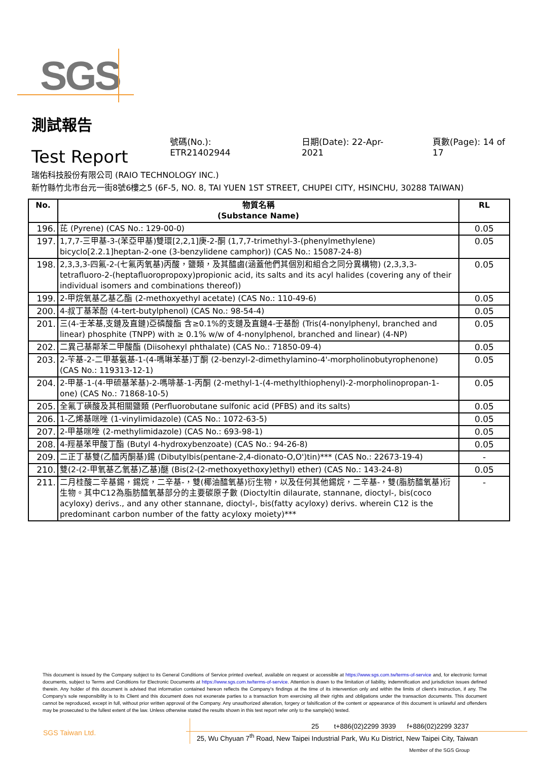SGS
測試報告
Test Report
號碼(No.): ETR21402944 日期(Date): 22-Apr-2021 頁數(Page): 14 of 17
瑞佑科技股份有限公司 (RAIO TECHNOLOGY INC.)
新竹縣竹北市台元一街8號6樓之5 (6F-5, NO. 8, TAI YUEN 1ST STREET, CHUPEI CITY, HSINCHU, 30288 TAIWAN)
| No. | 物質名稱 (Substance Name) | RL |
| --- | --- | --- |
| 196. | 芘 (Pyrene) (CAS No.: 129-00-0) | 0.05 |
| 197. | 1,7,7-三甲基-3-(苯亞甲基)雙環[2,2,1]庚-2-酮 (1,7,7-trimethyl-3-(phenylmethylene) bicyclo[2.2.1]heptan-2-one (3-benzylidene camphor)) (CAS No.: 15087-24-8) | 0.05 |
| 198. | 2,3,3,3-四氟-2-(七氟丙氧基)丙酸，鹽類，及其醯鹵(涵蓋他們其個別和組合之同分異構物) (2,3,3,3-tetrafluoro-2-(heptafluoropropoxy)propionic acid, its salts and its acyl halides (covering any of their individual isomers and combinations thereof)) | 0.05 |
| 199. | 2-甲烷氧基乙基乙酯 (2-methoxyethyl acetate) (CAS No.: 110-49-6) | 0.05 |
| 200. | 4-叔丁基苯酚 (4-tert-butylphenol) (CAS No.: 98-54-4) | 0.05 |
| 201. | 三(4-壬苯基,支鏈及直鏈)亞磷酸酯 含≥0.1%的支鏈及直鏈4-壬基酚 (Tris(4-nonylphenyl, branched and linear) phosphite (TNPP) with ≥ 0.1% w/w of 4-nonylphenol, branched and linear) (4-NP) | 0.05 |
| 202. | 二異己基鄰苯二甲酸酯 (Diisohexyl phthalate) (CAS No.: 71850-09-4) | 0.05 |
| 203. | 2-苄基-2-二甲基氨基-1-(4-嗎啉苯基)丁酮 (2-benzyl-2-dimethylamino-4'-morpholinobutyrophenone) (CAS No.: 119313-12-1) | 0.05 |
| 204. | 2-甲基-1-(4-甲硫基苯基)-2-嗎啡基-1-丙酮 (2-methyl-1-(4-methylthiophenyl)-2-morpholinopropan-1-one) (CAS No.: 71868-10-5) | 0.05 |
| 205. | 全氟丁磺酸及其相關鹽類 (Perfluorobutane sulfonic acid (PFBS) and its salts) | 0.05 |
| 206. | 1-乙烯基咪唑 (1-vinylimidazole) (CAS No.: 1072-63-5) | 0.05 |
| 207. | 2-甲基咪唑 (2-methylimidazole) (CAS No.: 693-98-1) | 0.05 |
| 208. | 4-羥基苯甲酸丁酯 (Butyl 4-hydroxybenzoate) (CAS No.: 94-26-8) | 0.05 |
| 209. | 二正丁基雙(乙醯丙酮基)錫 (Dibutylbis(pentane-2,4-dionato-O,O')tin)*** (CAS No.: 22673-19-4) | - |
| 210. | 雙(2-(2-甲氧基乙氧基)乙基)醚 (Bis(2-(2-methoxyethoxy)ethyl) ether) (CAS No.: 143-24-8) | 0.05 |
| 211. | 二月桂酸二辛基錫，錫烷，二辛基-，雙(椰油醯氧基)衍生物，以及任何其他錫烷，二辛基-，雙(脂肪醯氧基)衍生物。其中C12為脂肪醯氧基部分的主要碳原子數 (Dioctyltin dilaurate, stannane, dioctyl-, bis(coco acyloxy) derivs., and any other stannane, dioctyl-, bis(fatty acyloxy) derivs. wherein C12 is the predominant carbon number of the fatty acyloxy moiety)*** | - |
This document is issued by the Company subject to its General Conditions of Service printed overleaf, available on request or accessible at https://www.sgs.com.tw/terms-of-service and, for electronic format documents, subject to Terms and Conditions for Electronic Documents at https://www.sgs.com.tw/terms-of-service. Attention is drawn to the limitation of liability, indemnification and jurisdiction issues defined therein. Any holder of this document is advised that information contained hereon reflects the Company's findings at the time of its intervention only and within the limits of client's instruction, if any. The Company's sole responsibility is to its Client and this document does not exonerate parties to a transaction from exercising all their rights and obligations under the transaction documents. This document cannot be reproduced, except in full, without prior written approval of the Company. Any unauthorized alteration, forgery or falsification of the content or appearance of this document is unlawful and offenders may be prosecuted to the fullest extent of the law. Unless otherwise stated the results shown in this test report refer only to the sample(s) tested.
SGS Taiwan Ltd.
25 t+886(02)2299 3939 f+886(02)2299 3237
25, Wu Chyuan 7<sup>th</sup> Road, New Taipei Industrial Park, Wu Ku District, New Taipei City, Taiwan
Member of the SGS Group